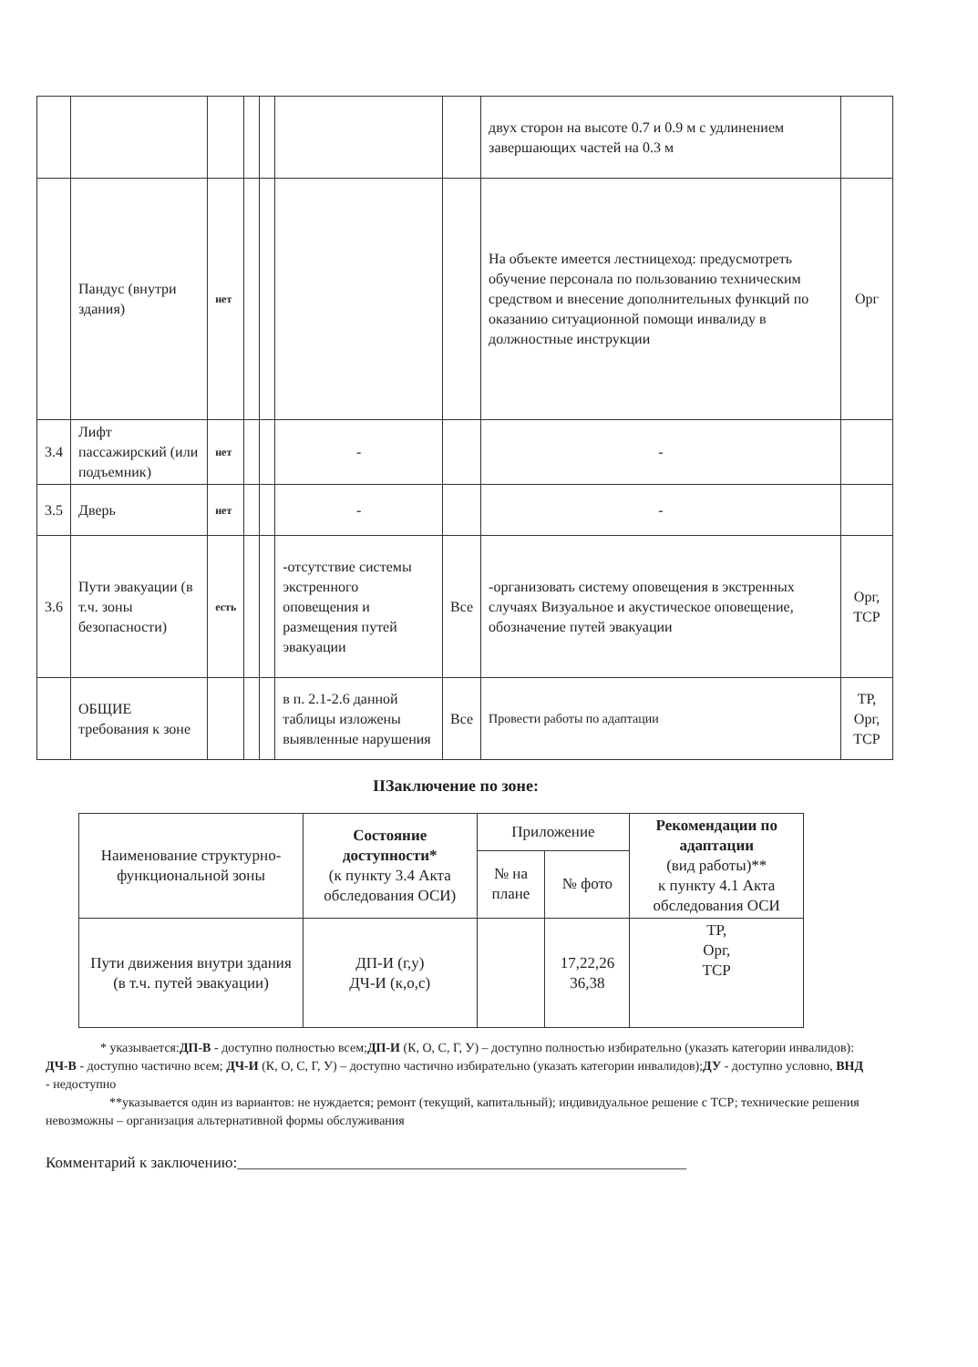| | | | | | | | двух сторон на высоте 0.7 и 0.9 м с удлинением завершающих частей на 0.3 м | |
| | Пандус (внутри здания) | нет | | | | | На объекте имеется лестницеход: предусмотреть обучение персонала по пользованию техническим средством и внесение дополнительных функций по оказанию ситуационной помощи инвалиду в должностные инструкции | Орг |
| 3.4 | Лифт пассажирский (или подъемник) | нет | | | - | | - | |
| 3.5 | Дверь | нет | | | - | | - | |
| 3.6 | Пути эвакуации (в т.ч. зоны безопасности) | есть | | | -отсутствие системы экстренного оповещения и размещения путей эвакуации | Все | -организовать систему оповещения в экстренных случаях Визуальное и акустическое оповещение, обозначение путей эвакуации | Орг, ТСР |
| | ОБЩИЕ требования к зоне | | | | в п. 2.1-2.6 данной таблицы изложены выявленные нарушения | Все | Провести работы по адаптации | ТР, Орг, ТСР |
ІІЗаключение по зоне:
| Наименование структурно-функциональной зоны | Состояние доступности* (к пункту 3.4 Акта обследования ОСИ) | Приложение | | Рекомендации по адаптации (вид работы)** к пункту 4.1 Акта обследования ОСИ |
| --- | --- | --- | --- | --- |
| | | № на плане | № фото | |
| Пути движения внутри здания (в т.ч. путей эвакуации) | ДП-И (г,у) ДЧ-И (к,о,с) | | 17,22,26 36,38 | ТР, Орг, ТСР |
* указывается:ДП-В - доступно полностью всем;ДП-И (К, О, С, Г, У) – доступно полностью избирательно (указать категории инвалидов): ДЧ-В - доступно частично всем; ДЧ-И (К, О, С, Г, У) – доступно частично избирательно (указать категории инвалидов);ДУ - доступно условно, ВНД - недоступно
**указывается один из вариантов: не нуждается; ремонт (текущий, капитальный); индивидуальное решение с ТСР; технические решения невозможны – организация альтернативной формы обслуживания
Комментарий к заключению:__________________________________________________________